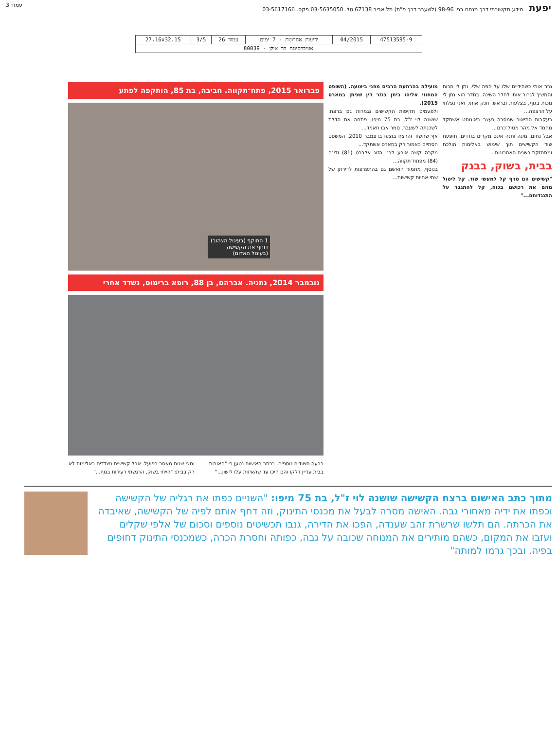יפעת מידע תקשורתי דרך מנחם בגין 98-96 (לשעבר דרך פ"ת) תל אביב 67138 טל. 03-5635050 פקס. 03-5617166 עמוד 3
| 47513595-9 | 04/2015 | ידיעות אחרונות - 7 ימים | עמוד 26 | 3/5 | 27.16x32.15 |
| אוניברסיטת בר אילן - 80039 | | | | | |
גרר אותי כשהידיים שלו על הפה שלי. נתן לי מכות והמשיך לגרור אותי לחדר השינה. בחדר הוא נתן לי מכות בגוף, בצלעות ובראש, חנק אותי, ואני נפלתי על הרצפה...
בעקבות התיאור שמסרה נעצר באוגוסט אשתקד מחמד אל מהר מטול־כרם...
אבל נחום, מינה וחנה אינם מקרים בודדים. תופעת שוד הקשישים תוך שימוש באלימות הולכת ומתחזקת בשנים האחרונות...
בבית, בשוק, בבנק
"קשישים הם טרף קל למעשי שוד. קל ליטול מהם את רכושם בכוח, קל להתגבר על התנגדותם..."
מועילה בהרתעת הרבים מפני ביצועה. (השופט המחוזי אליהו ביתן בגזר דין שניתן במארס 2015).
ולפעמים תקיפות הקשישים נגמרות גם ברצח. שושנה לוי ז"ל, בת 75 מיפו, פתחה את הדלת לשכנתה לשעבר, סמר אבו חאמד...
אף שהשוד והרצח בוצעו בדצמבר 2010, המשפט הסתיים כאמור רק במארס אשתקד...
מקרה קשה אירע לבני הזוג אלברט (81) ודינה (84) מפתח־תקווה...
בנוסף, מחמוד הואשם גם בהתפרצות לדירתן של שתי אחיות קשישות...
פברואר 2015, פתח־תקווה. חביבה, בת 85, הותקפה לפתע
1 התוקף (בעיגול הצהוב) דוחף את הקשישה (בעיגול האדום)
נובמבר 2014, נתניה. אברהם, בן 88, רופא ברימוס, נשדד אחרי
רבעה חשודים נוספים. בכתב האישום נטען כי "האורות בבית עדיין דלקו והם חיכו עד שהאיזות עלו לישון..."
וחצי שנות מאסר בפועל. אבל קשישים נשדדים באלימות לא רק בבית: "הייתי בשוק, הרגשתי רעידות בגוף..."
מתוך כתב האישום ברצח הקשישה שושנה לוי ז"ל, בת 75 מיפו: "השניים כפתו את רגליה של הקשישה וכפתו את ידיה מאחורי גבה. האישה מסרה לבעל את מכנסי התינוק, וזה דחף אותם לפיה של הקשישה, שאיבדה את הכרתה. הם תלשו שרשרת זהב שענדה, הפכו את הדירה, גנבו תכשיטים נוספים וסכום של אלפי שקלים ועזבו את המקום, כשהם מותירים את המנוחה שכובה על גבה, כפותה וחסרת הכרה, כשמכנסי התינוק דחופים בפיה. ובכך גרמו למותה"